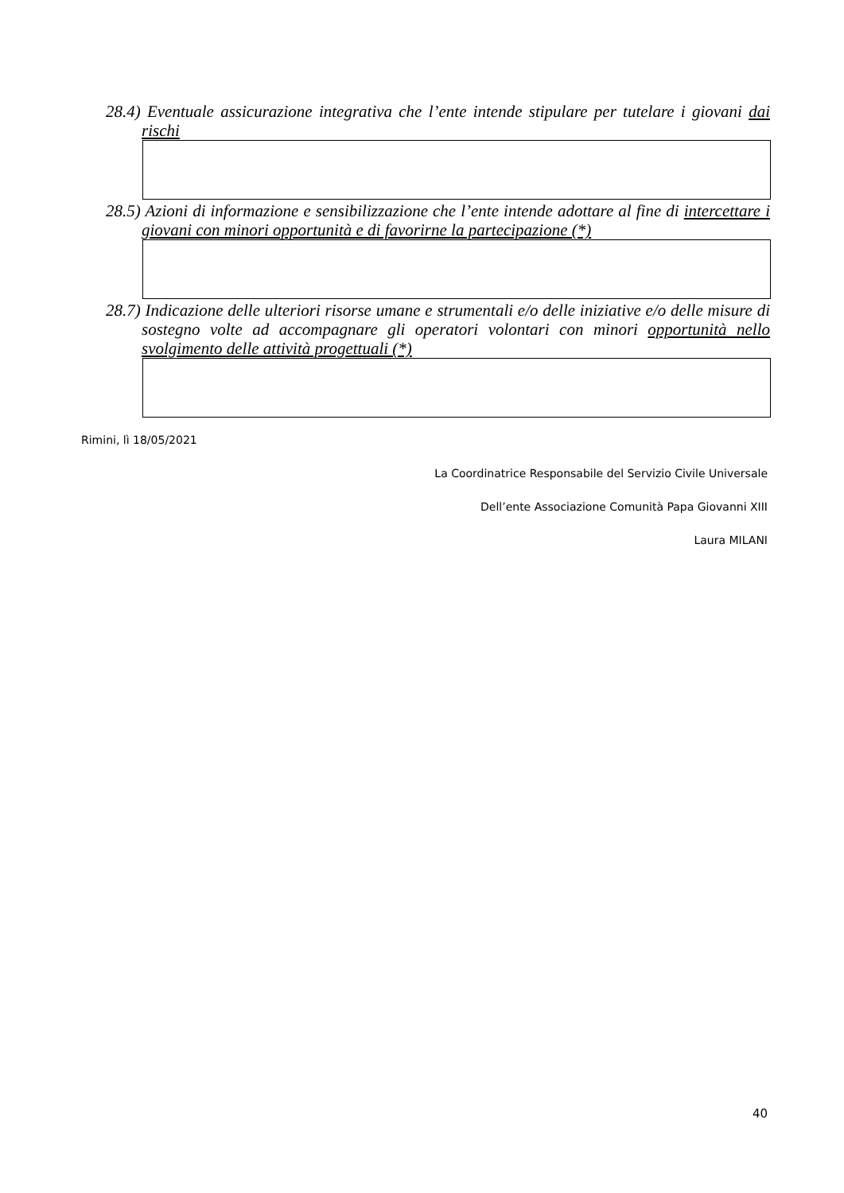28.4) Eventuale assicurazione integrativa che l’ente intende stipulare per tutelare i giovani dai rischi
28.5) Azioni di informazione e sensibilizzazione che l’ente intende adottare al fine di intercettare i giovani con minori opportunità e di favorirne la partecipazione (*)
28.7) Indicazione delle ulteriori risorse umane e strumentali e/o delle iniziative e/o delle misure di sostegno volte ad accompagnare gli operatori volontari con minori opportunità nello svolgimento delle attività progettuali (*)
Rimini, lì 18/05/2021
La Coordinatrice Responsabile del Servizio Civile Universale
Dell’ente Associazione Comunità Papa Giovanni XIII
Laura MILANI
40